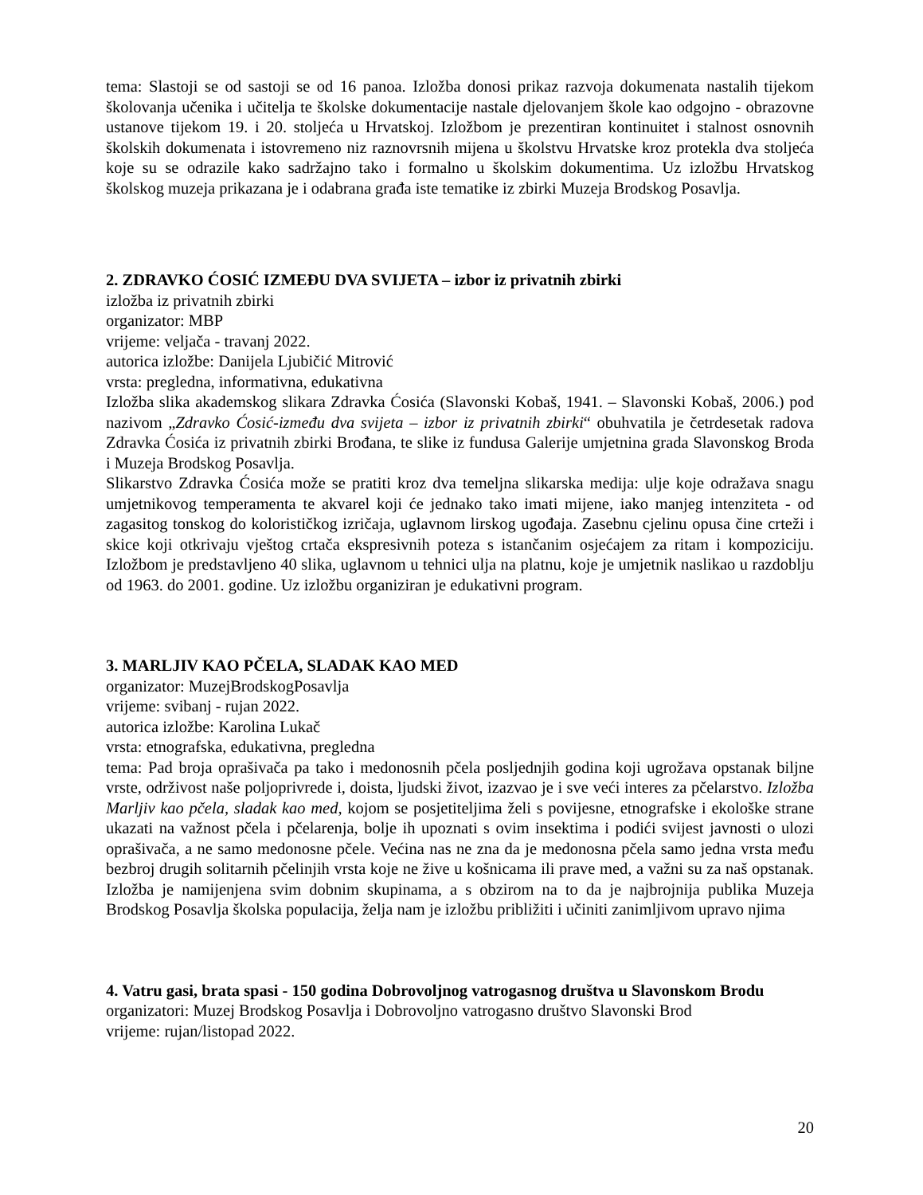tema: Slastoji se od sastoji se od 16 panoa. Izložba donosi prikaz razvoja dokumenata nastalih tijekom školovanja učenika i učitelja te školske dokumentacije nastale djelovanjem škole kao odgojno - obrazovne ustanove tijekom 19. i 20. stoljeća u Hrvatskoj. Izložbom je prezentiran kontinuitet i stalnost osnovnih školskih dokumenata i istovremeno niz raznovrsnih mijena u školstvu Hrvatske kroz protekla dva stoljeća koje su se odrazile kako sadržajno tako i formalno u školskim dokumentima. Uz izložbu Hrvatskog školskog muzeja prikazana je i odabrana građa iste tematike iz zbirki Muzeja Brodskog Posavlja.
2. ZDRAVKO ĆOSIĆ IZMEĐU DVA SVIJETA – izbor iz privatnih zbirki
izložba iz privatnih zbirki
organizator: MBP
vrijeme: veljača - travanj 2022.
autorica izložbe: Danijela Ljubičić Mitrović
vrsta: pregledna, informativna, edukativna
Izložba slika akademskog slikara Zdravka Ćosića (Slavonski Kobaš, 1941. – Slavonski Kobaš, 2006.) pod nazivom „Zdravko Ćosić-između dva svijeta – izbor iz privatnih zbirki“ obuhvatila je četrdesetak radova Zdravka Ćosića iz privatnih zbirki Brođana, te slike iz fundusa Galerije umjetnina grada Slavonskog Broda i Muzeja Brodskog Posavlja.
Slikarstvo Zdravka Ćosića može se pratiti kroz dva temeljna slikarska medija: ulje koje odražava snagu umjetnikovog temperamenta te akvarel koji će jednako tako imati mijene, iako manjeg intenziteta - od zagasitog tonskog do kolorističkog izričaja, uglavnom lirskog ugođaja. Zasebnu cjelinu opusa čine crteži i skice koji otkrivaju vještog crtača ekspresivnih poteza s istančanim osjećajem za ritam i kompoziciju. Izložbom je predstavljeno 40 slika, uglavnom u tehnici ulja na platnu, koje je umjetnik naslikao u razdoblju od 1963. do 2001. godine. Uz izložbu organiziran je edukativni program.
3. MARLJIV KAO PČELA, SLADAK KAO MED
organizator: MuzejBrodskogPosavlja
vrijeme: svibanj - rujan 2022.
autorica izložbe: Karolina Lukač
vrsta: etnografska, edukativna, pregledna
tema: Pad broja oprašivača pa tako i medonosnih pčela posljednjih godina koji ugrožava opstanak biljne vrste, održivost naše poljoprivrede i, doista, ljudski život, izazvao je i sve veći interes za pčelarstvo. Izložba Marljiv kao pčela, sladak kao med, kojom se posjetiteljima želi s povijesne, etnografske i ekološke strane ukazati na važnost pčela i pčelarenja, bolje ih upoznati s ovim insektima i podići svijest javnosti o ulozi oprašivača, a ne samo medonosne pčele. Većina nas ne zna da je medonosna pčela samo jedna vrsta među bezbroj drugih solitarnih pčelinjih vrsta koje ne žive u košnicama ili prave med, a važni su za naš opstanak. Izložba je namijenjena svim dobnim skupinama, a s obzirom na to da je najbrojnija publika Muzeja Brodskog Posavlja školska populacija, želja nam je izložbu približiti i učiniti zanimljivom upravo njima
4. Vatru gasi, brata spasi - 150 godina Dobrovoljnog vatrogasnog društva u Slavonskom Brodu
organizatori: Muzej Brodskog Posavlja i Dobrovoljno vatrogasno društvo Slavonski Brod
vrijeme: rujan/listopad 2022.
20